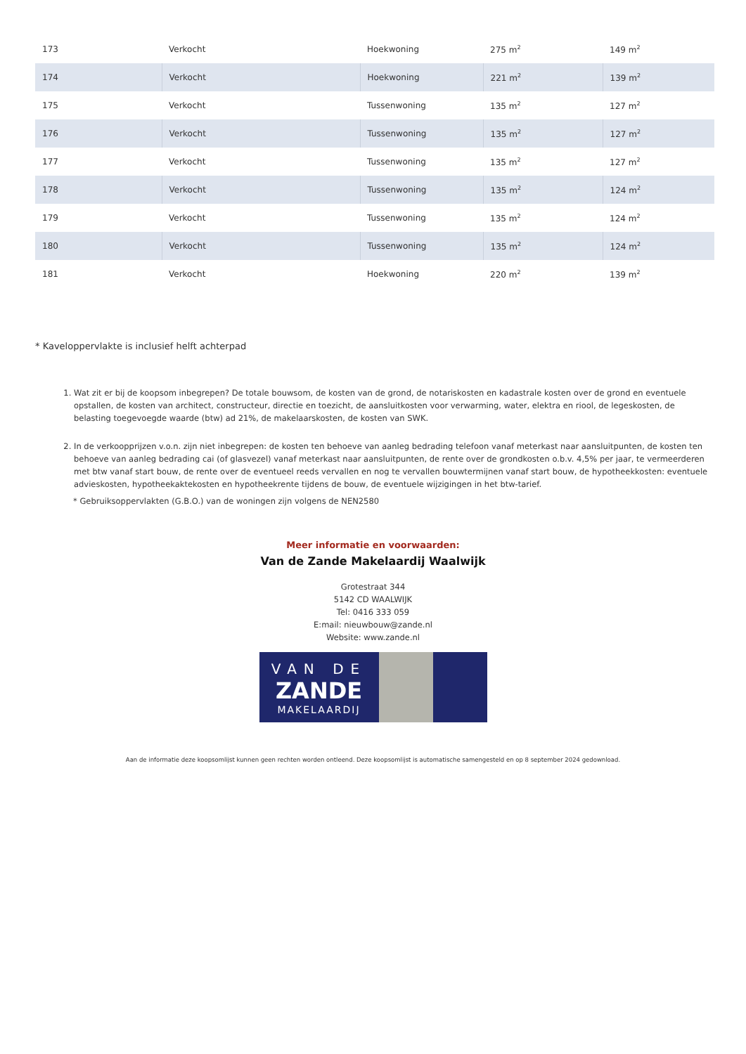| 173 | Verkocht | Hoekwoning | 275 m<sup>2</sup> | 149 m<sup>2</sup> |
| 174 | Verkocht | Hoekwoning | 221 m<sup>2</sup> | 139 m<sup>2</sup> |
| 175 | Verkocht | Tussenwoning | 135 m<sup>2</sup> | 127 m<sup>2</sup> |
| 176 | Verkocht | Tussenwoning | 135 m<sup>2</sup> | 127 m<sup>2</sup> |
| 177 | Verkocht | Tussenwoning | 135 m<sup>2</sup> | 127 m<sup>2</sup> |
| 178 | Verkocht | Tussenwoning | 135 m<sup>2</sup> | 124 m<sup>2</sup> |
| 179 | Verkocht | Tussenwoning | 135 m<sup>2</sup> | 124 m<sup>2</sup> |
| 180 | Verkocht | Tussenwoning | 135 m<sup>2</sup> | 124 m<sup>2</sup> |
| 181 | Verkocht | Hoekwoning | 220 m<sup>2</sup> | 139 m<sup>2</sup> |
* Kaveloppervlakte is inclusief helft achterpad
1. Wat zit er bij de koopsom inbegrepen? De totale bouwsom, de kosten van de grond, de notariskosten en kadastrale kosten over de grond en eventuele opstallen, de kosten van architect, constructeur, directie en toezicht, de aansluitkosten voor verwarming, water, elektra en riool, de legeskosten, de belasting toegevoegde waarde (btw) ad 21%, de makelaarskosten, de kosten van SWK.
2. In de verkoopprijzen v.o.n. zijn niet inbegrepen: de kosten ten behoeve van aanleg bedrading telefoon vanaf meterkast naar aansluitpunten, de kosten ten behoeve van aanleg bedrading cai (of glasvezel) vanaf meterkast naar aansluitpunten, de rente over de grondkosten o.b.v. 4,5% per jaar, te vermeerderen met btw vanaf start bouw, de rente over de eventueel reeds vervallen en nog te vervallen bouwtermijnen vanaf start bouw, de hypotheekkosten: eventuele advieskosten, hypotheekaktekosten en hypotheekrente tijdens de bouw, de eventuele wijzigingen in het btw-tarief.
* Gebruiksoppervlakten (G.B.O.) van de woningen zijn volgens de NEN2580
Meer informatie en voorwaarden:
Van de Zande Makelaardij Waalwijk
Grotestraat 344
5142 CD WAALWIJK
Tel: 0416 333 059
E:mail: nieuwbouw@zande.nl
Website: www.zande.nl
VAN DE
ZANDE
MAKELAARDIJ
Aan de informatie deze koopsomlijst kunnen geen rechten worden ontleend. Deze koopsomlijst is automatische samengesteld en op 8 september 2024 gedownload.